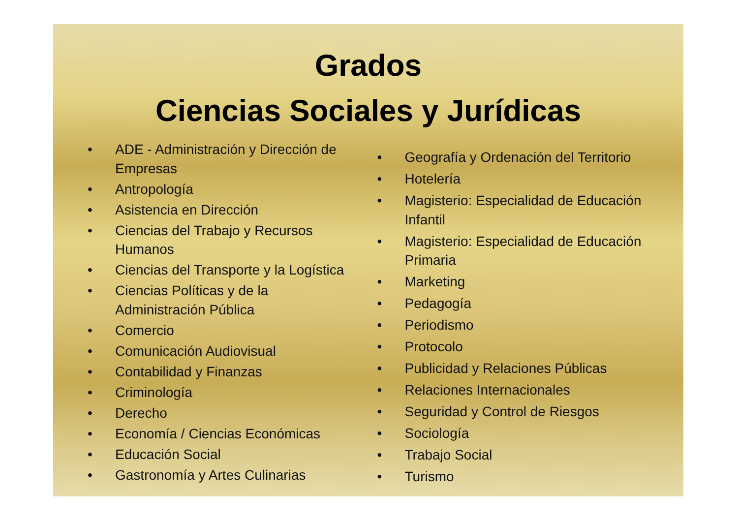Grados
Ciencias Sociales y Jurídicas
• ADE - Administración y Dirección de Empresas
• Antropología
• Asistencia en Dirección
• Ciencias del Trabajo y Recursos Humanos
• Ciencias del Transporte y la Logística
• Ciencias Políticas y de la Administración Pública
• Comercio
• Comunicación Audiovisual
• Contabilidad y Finanzas
• Criminología
• Derecho
• Economía / Ciencias Económicas
• Educación Social
• Gastronomía y Artes Culinarias
• Geografía y Ordenación del Territorio
• Hotelería
• Magisterio: Especialidad de Educación Infantil
• Magisterio: Especialidad de Educación Primaria
• Marketing
• Pedagogía
• Periodismo
• Protocolo
• Publicidad y Relaciones Públicas
• Relaciones Internacionales
• Seguridad y Control de Riesgos
• Sociología
• Trabajo Social
• Turismo